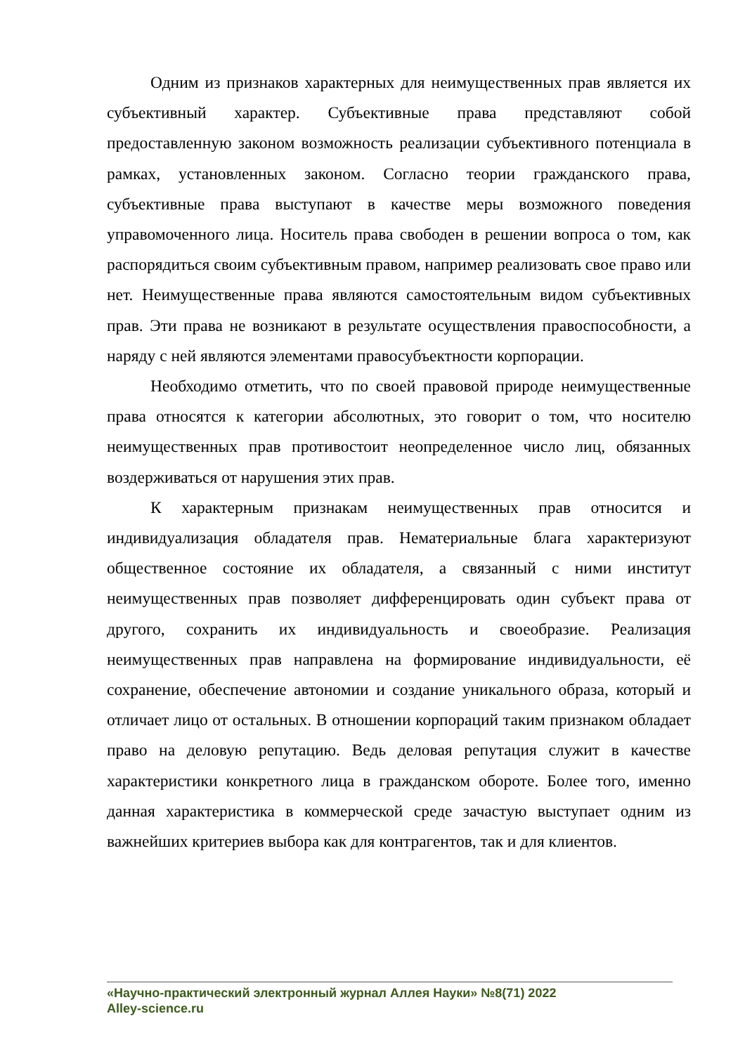Одним из признаков характерных для неимущественных прав является их субъективный характер. Субъективные права представляют собой предоставленную законом возможность реализации субъективного потенциала в рамках, установленных законом. Согласно теории гражданского права, субъективные права выступают в качестве меры возможного поведения управомоченного лица. Носитель права свободен в решении вопроса о том, как распорядиться своим субъективным правом, например реализовать свое право или нет. Неимущественные права являются самостоятельным видом субъективных прав. Эти права не возникают в результате осуществления правоспособности, а наряду с ней являются элементами правосубъектности корпорации.
Необходимо отметить, что по своей правовой природе неимущественные права относятся к категории абсолютных, это говорит о том, что носителю неимущественных прав противостоит неопределенное число лиц, обязанных воздерживаться от нарушения этих прав.
К характерным признакам неимущественных прав относится и индивидуализация обладателя прав. Нематериальные блага характеризуют общественное состояние их обладателя, а связанный с ними институт неимущественных прав позволяет дифференцировать один субъект права от другого, сохранить их индивидуальность и своеобразие. Реализация неимущественных прав направлена на формирование индивидуальности, её сохранение, обеспечение автономии и создание уникального образа, который и отличает лицо от остальных. В отношении корпораций таким признаком обладает право на деловую репутацию. Ведь деловая репутация служит в качестве характеристики конкретного лица в гражданском обороте. Более того, именно данная характеристика в коммерческой среде зачастую выступает одним из важнейших критериев выбора как для контрагентов, так и для клиентов.
«Научно-практический электронный журнал Аллея Науки» №8(71) 2022
Alley-science.ru